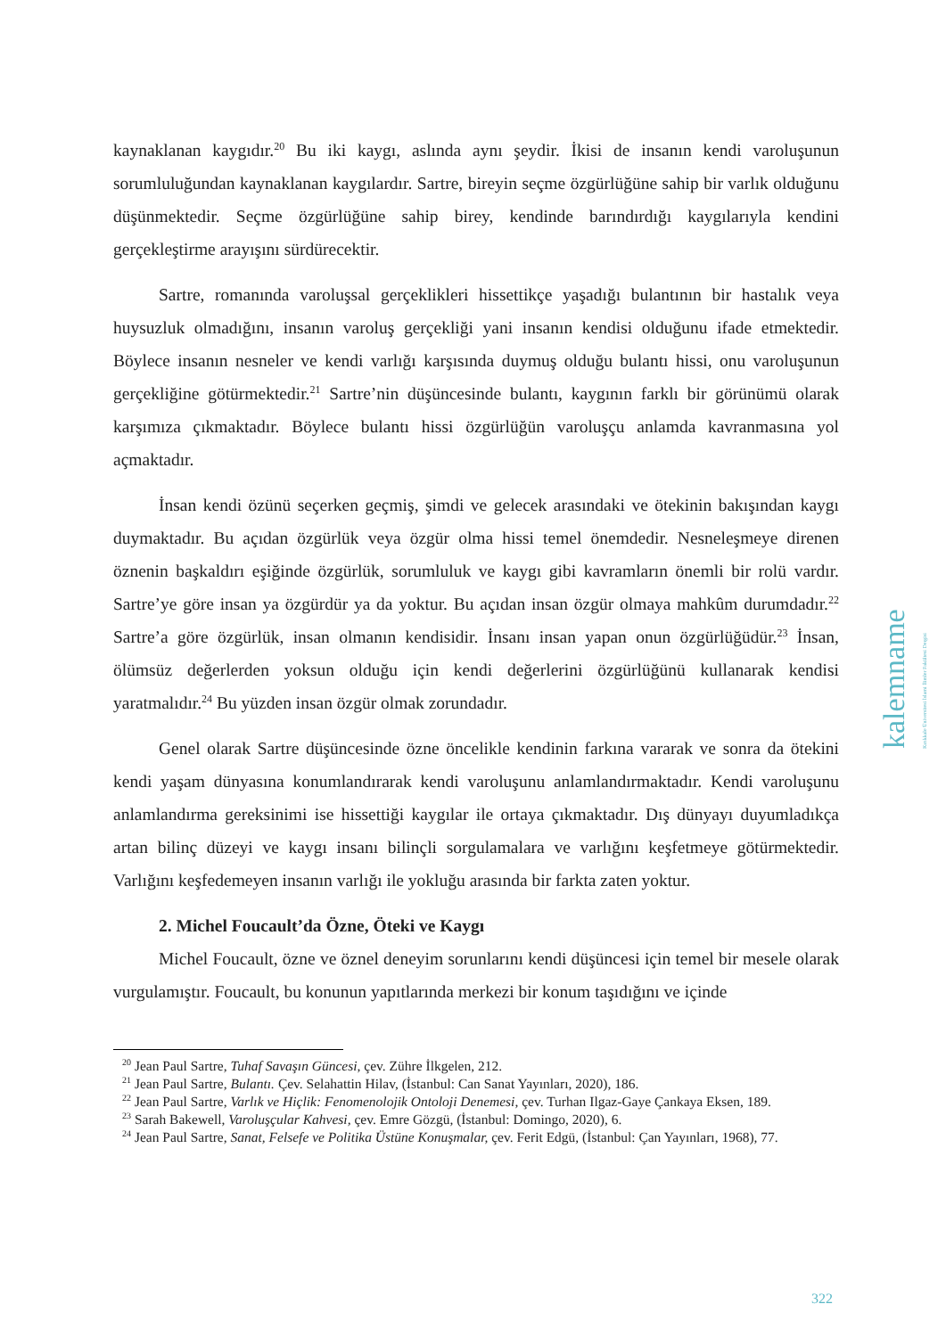kaynaklanan kaygıdır.<sup>20</sup> Bu iki kaygı, aslında aynı şeydir. İkisi de insanın kendi varoluşunun sorumluluğundan kaynaklanan kaygılardır. Sartre, bireyin seçme özgürlüğüne sahip bir varlık olduğunu düşünmektedir. Seçme özgürlüğüne sahip birey, kendinde barındırdığı kaygılarıyla kendini gerçekleştirme arayışını sürdürecektir.
Sartre, romanında varoluşsal gerçeklikleri hissettikçe yaşadığı bulantının bir hastalık veya huysuzluk olmadığını, insanın varoluş gerçekliği yani insanın kendisi olduğunu ifade etmektedir. Böylece insanın nesneler ve kendi varlığı karşısında duymuş olduğu bulantı hissi, onu varoluşunun gerçekliğine götürmektedir.<sup>21</sup> Sartre’nin düşüncesinde bulantı, kaygının farklı bir görünümü olarak karşımıza çıkmaktadır. Böylece bulantı hissi özgürlüğün varoluşçu anlamda kavranmasına yol açmaktadır.
İnsan kendi özünü seçerken geçmiş, şimdi ve gelecek arasındaki ve ötekinin bakışından kaygı duymaktadır. Bu açıdan özgürlük veya özgür olma hissi temel önemdedir. Nesneleşmeye direnen öznenin başkaldırı eşiğinde özgürlük, sorumluluk ve kaygı gibi kavramların önemli bir rolü vardır. Sartre’ye göre insan ya özgürdür ya da yoktur. Bu açıdan insan özgür olmaya mahkûm durumdadır.<sup>22</sup> Sartre’a göre özgürlük, insan olmanın kendisidir. İnsanı insan yapan onun özgürlüğüdür.<sup>23</sup> İnsan, ölümsüz değerlerden yoksun olduğu için kendi değerlerini özgürlüğünü kullanarak kendisi yaratmalıdır.<sup>24</sup> Bu yüzden insan özgür olmak zorundadır.
Genel olarak Sartre düşüncesinde özne öncelikle kendinin farkına vararak ve sonra da ötekini kendi yaşam dünyasına konumlandırarak kendi varoluşunu anlamlandırmaktadır. Kendi varoluşunu anlamlandırma gereksinimi ise hissettiği kaygılar ile ortaya çıkmaktadır. Dış dünyayı duyumladıkça artan bilinç düzeyi ve kaygı insanı bilinçli sorgulamalara ve varlığını keşfetmeye götürmektedir. Varlığını keşfedemeyen insanın varlığı ile yokluğu arasında bir farkta zaten yoktur.
2. Michel Foucault’da Özne, Öteki ve Kaygı
Michel Foucault, özne ve öznel deneyim sorunlarını kendi düşüncesi için temel bir mesele olarak vurgulamıştır. Foucault, bu konunun yapıtlarında merkezi bir konum taşıdığını ve içinde
<sup>20</sup> Jean Paul Sartre, Tuhaf Savaşın Güncesi, çev. Zühre İlkgelen, 212.
<sup>21</sup> Jean Paul Sartre, Bulantı. Çev. Selahattin Hilav, (İstanbul: Can Sanat Yayınları, 2020), 186.
<sup>22</sup> Jean Paul Sartre, Varlık ve Hiçlik: Fenomenolojik Ontoloji Denemesi, çev. Turhan Ilgaz-Gaye Çankaya Eksen, 189.
<sup>23</sup> Sarah Bakewell, Varoluşçular Kahvesi, çev. Emre Gözgü, (İstanbul: Domingo, 2020), 6.
<sup>24</sup> Jean Paul Sartre, Sanat, Felsefe ve Politika Üstüne Konuşmalar, çev. Ferit Edgü, (İstanbul: Çan Yayınları, 1968), 77.
kalemname Kırıkkale Üniversitesi İslami İlimler Fakültesi Dergisi
322